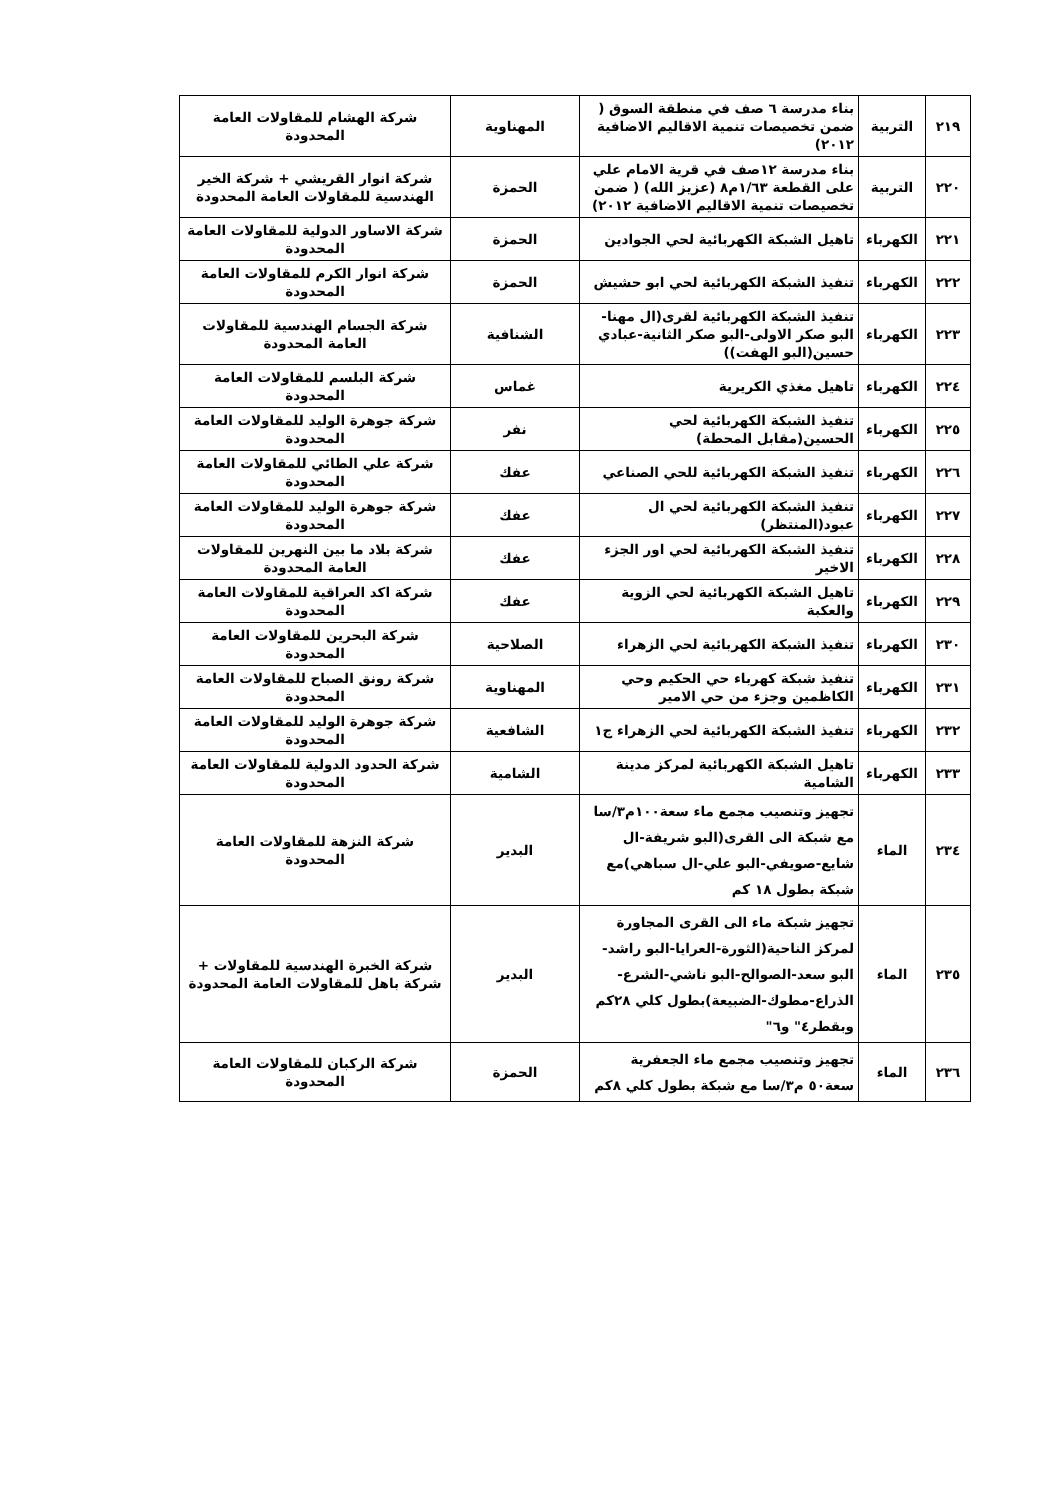| ٢١٩ | التربية | بناء مدرسة ٦ صف في منطقة السوق ( ضمن تخصيصات تنمية الاقاليم الاضافية ٢٠١٢) | المهناوية | شركة الهشام للمقاولات العامة المحدودة |
| ٢٢٠ | التربية | بناء مدرسة ١٢صف في قرية الامام علي على القطعة ١/٦٣م٨ (عزيز الله) ( ضمن تخصيصات تنمية الاقاليم الاضافية ٢٠١٢) | الحمزة | شركة انوار القريشي + شركة الخير الهندسية للمقاولات العامة المحدودة |
| ٢٢١ | الكهرباء | تاهيل الشبكة الكهربائية لحي الجوادين | الحمزة | شركة الاساور الدولية للمقاولات العامة المحدودة |
| ٢٢٢ | الكهرباء | تنفيذ الشبكة الكهربائية لحي ابو حشيش | الحمزة | شركة انوار الكرم للمقاولات العامة المحدودة |
| ٢٢٣ | الكهرباء | تنفيذ الشبكة الكهربائية لقرى(ال مهنا-البو صكر الاولى-البو صكر الثانية-عبادي حسين(البو الهفت)) | الشنافية | شركة الجسام الهندسية للمقاولات العامة المحدودة |
| ٢٢٤ | الكهرباء | تاهيل مغذي الكريرية | غماس | شركة البلسم للمقاولات العامة المحدودة |
| ٢٢٥ | الكهرباء | تنفيذ الشبكة الكهربائية لحي الحسين(مقابل المحطة) | نفر | شركة جوهرة الوليد للمقاولات العامة المحدودة |
| ٢٢٦ | الكهرباء | تنفيذ الشبكة الكهربائية للحي الصناعي | عفك | شركة علي الطائي للمقاولات العامة المحدودة |
| ٢٢٧ | الكهرباء | تنفيذ الشبكة الكهربائية لحي ال عبود(المنتظر) | عفك | شركة جوهرة الوليد للمقاولات العامة المحدودة |
| ٢٢٨ | الكهرباء | تنفيذ الشبكة الكهربائية لحي اور الجزء الاخير | عفك | شركة بلاد ما بين النهرين للمقاولات العامة المحدودة |
| ٢٢٩ | الكهرباء | تاهيل الشبكة الكهربائية لحي الزوية والعكبة | عفك | شركة اكد العراقية للمقاولات العامة المحدودة |
| ٢٣٠ | الكهرباء | تنفيذ الشبكة الكهربائية لحي الزهراء | الصلاحية | شركة البحرين للمقاولات العامة المحدودة |
| ٢٣١ | الكهرباء | تنفيذ شبكة كهرباء حي الحكيم وحي الكاظمين وجزء من حي الامير | المهناوية | شركة رونق الصباح للمقاولات العامة المحدودة |
| ٢٣٢ | الكهرباء | تنفيذ الشبكة الكهربائية لحي الزهراء ج١ | الشافعية | شركة جوهرة الوليد للمقاولات العامة المحدودة |
| ٢٣٣ | الكهرباء | تاهيل الشبكة الكهربائية لمركز مدينة الشامية | الشامية | شركة الحدود الدولية للمقاولات العامة المحدودة |
| ٢٣٤ | الماء | تجهيز وتنصيب مجمع ماء سعة١٠٠م٣/سا مع شبكة الى القرى(البو شريفة-ال شايع-صويفي-البو علي-ال سباهي)مع شبكة بطول ١٨ كم | البدير | شركة النزهة للمقاولات العامة المحدودة |
| ٢٣٥ | الماء | تجهيز شبكة ماء الى القرى المجاورة لمركز الناحية(الثورة-العرايا-البو راشد-البو سعد-الصوالح-البو ناشي-الشرع-الذراع-مطوك-الضبيعة)بطول كلي ٢٨كم وبقطر٤" و٦" | البدير | شركة الخبرة الهندسية للمقاولات + شركة باهل للمقاولات العامة المحدودة |
| ٢٣٦ | الماء | تجهيز وتنصيب مجمع ماء الجعفرية سعة٥٠ م٣/سا مع شبكة بطول كلي ٨كم | الحمزة | شركة الركبان للمقاولات العامة المحدودة |